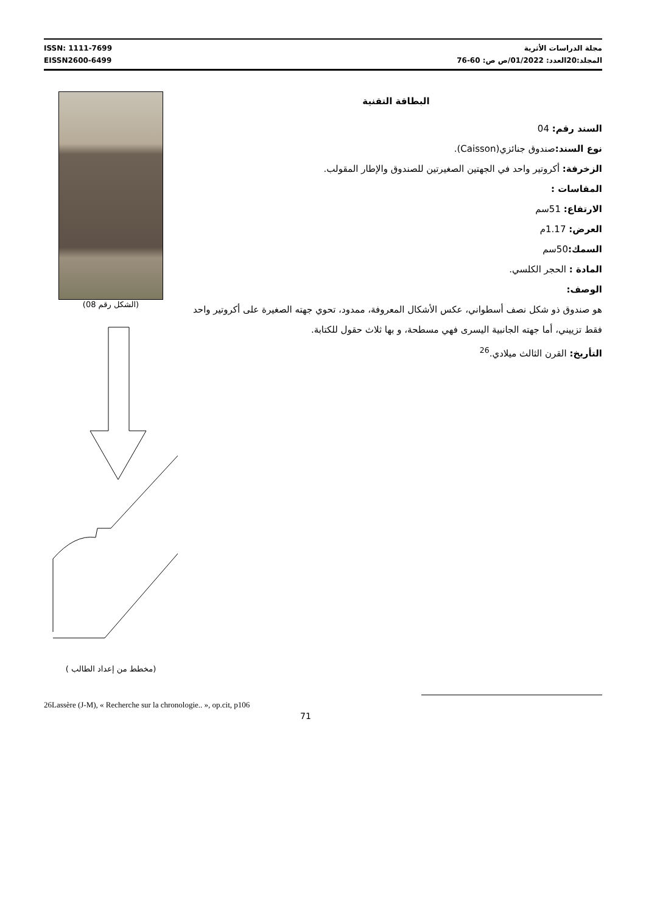ISSN: 1111-7699
EISSN2600-6499
مجلة الدراسات الأثرية
المجلد:20العدد: 01/2022/ص ص: 60-76
(الشكل رقم 08)
( مخطط من إعداد الطالب)
البطاقة التقنية
السند رقم: 04
نوع السند: صندوق جنائزي(Caisson).
الزخرفة: أكروتير واحد في الجهتين الصغيرتين للصندوق والإطار المقولب.
المقاسات :
الارتفاع: 51سم
العرض: 1.17م
السمك: 50سم
المادة : الحجر الكلسي.
الوصف:
هو صندوق ذو شكل نصف أسطواني، عكس الأشكال المعروفة، ممدود، تحوي جهته الصغيرة على أكروتير واحد فقط تزييني، أما جهته الجانبية اليسرى فهي مسطحة، و بها ثلاث حقول للكتابة.
التأريخ: القرن الثالث ميلادي.<sup>26</sup>
26Lassère (J-M), « Recherche sur la chronologie.. », op.cit, p106
71